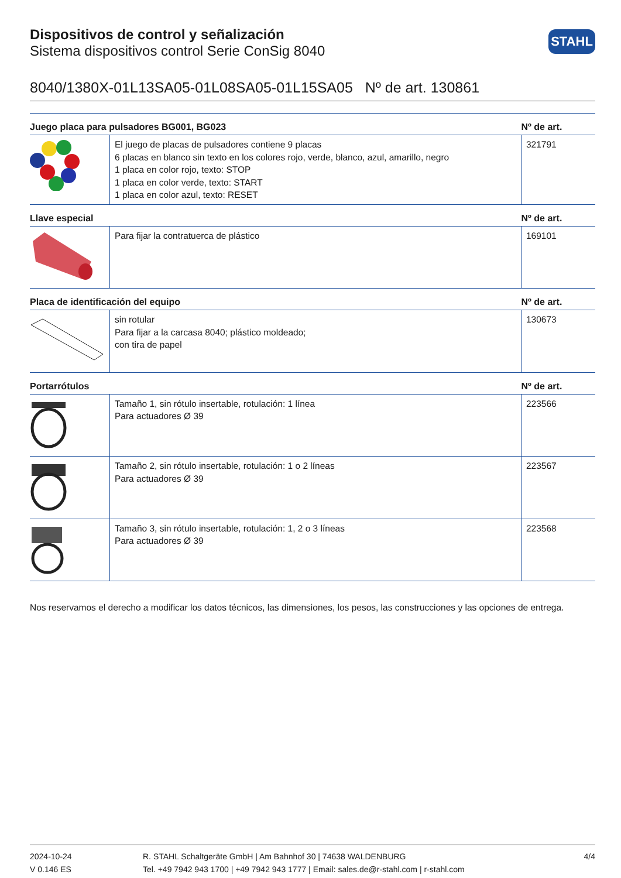STAHL
Dispositivos de control y señalización
Sistema dispositivos control Serie ConSig 8040
8040/1380X-01L13SA05-01L08SA05-01L15SA05 Nº de art. 130861
| Juego placa para pulsadores BG001, BG023 | | Nº de art. |
| --- | --- | --- |
| | El juego de placas de pulsadores contiene 9 placas 6 placas en blanco sin texto en los colores rojo, verde, blanco, azul, amarillo, negro 1 placa en color rojo, texto: STOP 1 placa en color verde, texto: START 1 placa en color azul, texto: RESET | 321791 |
| Llave especial | | Nº de art. |
| | Para fijar la contratuerca de plástico | 169101 |
| Placa de identificación del equipo | | Nº de art. |
| | sin rotular Para fijar a la carcasa 8040; plástico moldeado; con tira de papel | 130673 |
| Portarrótulos | | Nº de art. |
| | Tamaño 1, sin rótulo insertable, rotulación: 1 línea Para actuadores Ø 39 | 223566 |
| | Tamaño 2, sin rótulo insertable, rotulación: 1 o 2 líneas Para actuadores Ø 39 | 223567 |
| | Tamaño 3, sin rótulo insertable, rotulación: 1, 2 o 3 líneas Para actuadores Ø 39 | 223568 |
Nos reservamos el derecho a modificar los datos técnicos, las dimensiones, los pesos, las construcciones y las opciones de entrega.
2024-10-24
V 0.146 ES
R. STAHL Schaltgeräte GmbH | Am Bahnhof 30 | 74638 WALDENBURG
Tel. +49 7942 943 1700 | +49 7942 943 1777 | Email: sales.de@r-stahl.com | r-stahl.com
4/4